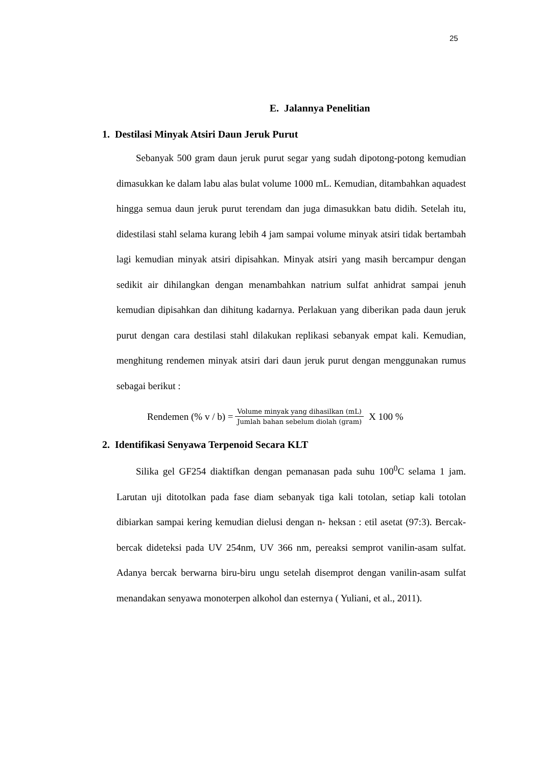25
E. Jalannya Penelitian
1. Destilasi Minyak Atsiri Daun Jeruk Purut
Sebanyak 500 gram daun jeruk purut segar yang sudah dipotong-potong kemudian dimasukkan ke dalam labu alas bulat volume 1000 mL. Kemudian, ditambahkan aquadest hingga semua daun jeruk purut terendam dan juga dimasukkan batu didih. Setelah itu, didestilasi stahl selama kurang lebih 4 jam sampai volume minyak atsiri tidak bertambah lagi kemudian minyak atsiri dipisahkan. Minyak atsiri yang masih bercampur dengan sedikit air dihilangkan dengan menambahkan natrium sulfat anhidrat sampai jenuh kemudian dipisahkan dan dihitung kadarnya. Perlakuan yang diberikan pada daun jeruk purut dengan cara destilasi stahl dilakukan replikasi sebanyak empat kali. Kemudian, menghitung rendemen minyak atsiri dari daun jeruk purut dengan menggunakan rumus sebagai berikut :
Rendemen (% v / b) = Volume minyak yang dihasilkan (mL) Jumlah bahan sebelum diolah (gram) X 100 %
2. Identifikasi Senyawa Terpenoid Secara KLT
Silika gel GF254 diaktifkan dengan pemanasan pada suhu 100<sup>0</sup>C selama 1 jam. Larutan uji ditotolkan pada fase diam sebanyak tiga kali totolan, setiap kali totolan dibiarkan sampai kering kemudian dielusi dengan n- heksan : etil asetat (97:3). Bercak-bercak dideteksi pada UV 254nm, UV 366 nm, pereaksi semprot vanilin-asam sulfat. Adanya bercak berwarna biru-biru ungu setelah disemprot dengan vanilin-asam sulfat menandakan senyawa monoterpen alkohol dan esternya ( Yuliani, et al., 2011).